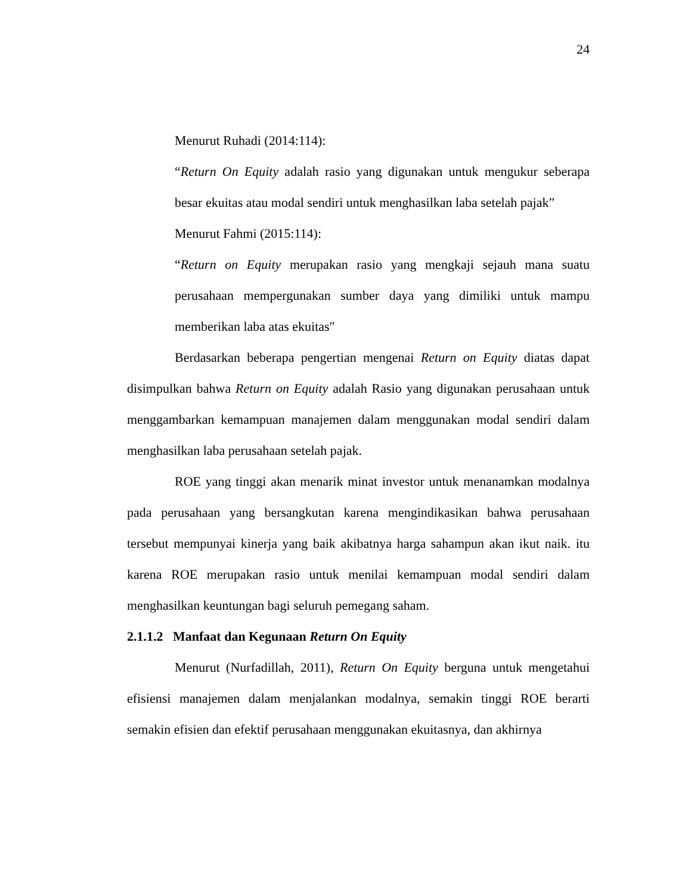24
Menurut Ruhadi (2014:114):
“Return On Equity adalah rasio yang digunakan untuk mengukur seberapa besar ekuitas atau modal sendiri untuk menghasilkan laba setelah pajak”
Menurut Fahmi (2015:114):
“Return on Equity merupakan rasio yang mengkaji sejauh mana suatu perusahaan mempergunakan sumber daya yang dimiliki untuk mampu memberikan laba atas ekuitas″
Berdasarkan beberapa pengertian mengenai Return on Equity diatas dapat disimpulkan bahwa Return on Equity adalah Rasio yang digunakan perusahaan untuk menggambarkan kemampuan manajemen dalam menggunakan modal sendiri dalam menghasilkan laba perusahaan setelah pajak.
ROE yang tinggi akan menarik minat investor untuk menanamkan modalnya pada perusahaan yang bersangkutan karena mengindikasikan bahwa perusahaan tersebut mempunyai kinerja yang baik akibatnya harga sahampun akan ikut naik. itu karena ROE merupakan rasio untuk menilai kemampuan modal sendiri dalam menghasilkan keuntungan bagi seluruh pemegang saham.
2.1.1.2 Manfaat dan Kegunaan Return On Equity
Menurut (Nurfadillah, 2011), Return On Equity berguna untuk mengetahui efisiensi manajemen dalam menjalankan modalnya, semakin tinggi ROE berarti semakin efisien dan efektif perusahaan menggunakan ekuitasnya, dan akhirnya